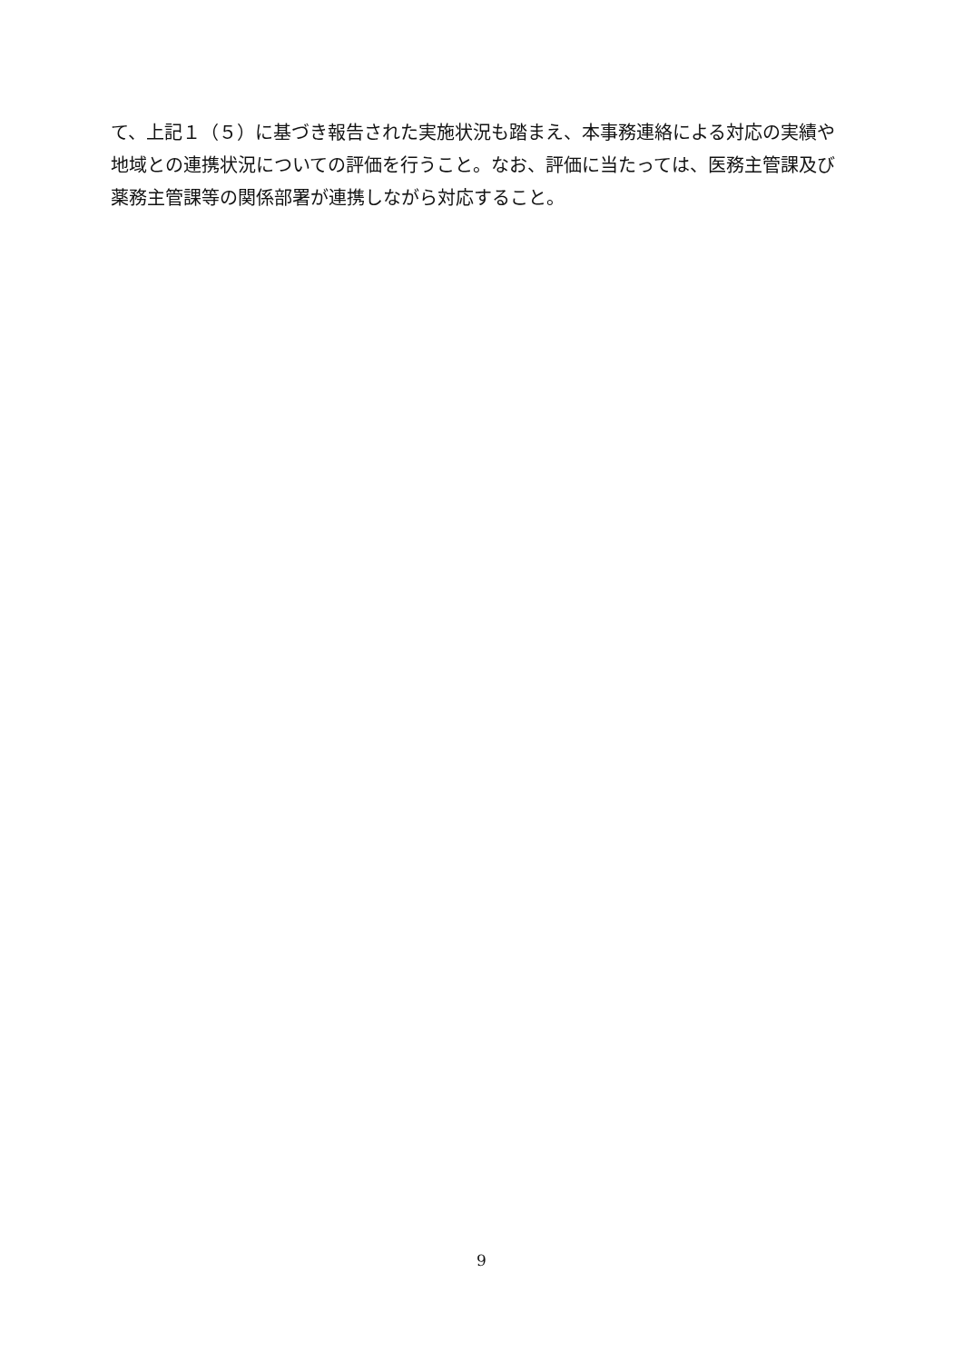て、上記１（５）に基づき報告された実施状況も踏まえ、本事務連絡による対応の実績や
地域との連携状況についての評価を行うこと。なお、評価に当たっては、医務主管課及び
薬務主管課等の関係部署が連携しながら対応すること。
9